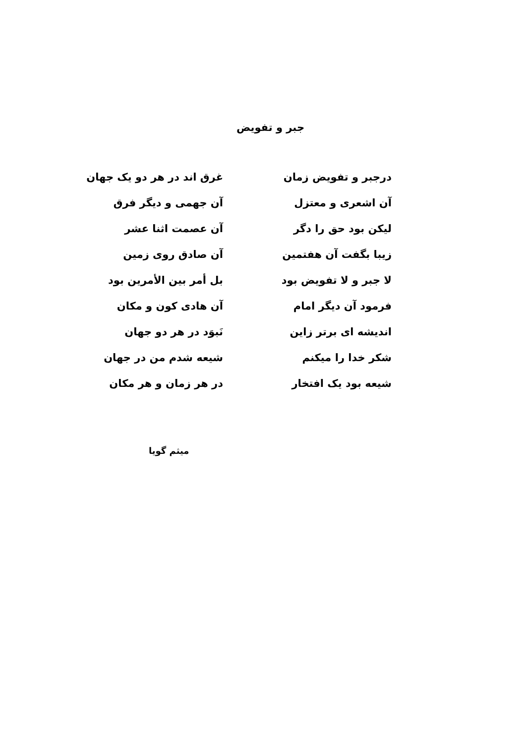جبر و تفویض
درجبر و تفویض زمان غرق اند در هر دو یک جهان
آن اشعری و معتزل آن جهمی و دیگر فرق
لیکن بود حق را دگر آن عصمت اثنا عشر
زیبا بگفت آن هفتمین آن صادق روی زمین
لا جبر و لا تفویض بود بل أمر بین الأمرین بود
فرمود آن دیگر امام آن هادی کون و مکان
اندیشه ای برتر زاین نَبوَد در هر دو جهان
شکر خدا را میکنم شیعه شدم من در جهان
شیعه بود یک افتخار در هر زمان و هر مکان
میثم گویا